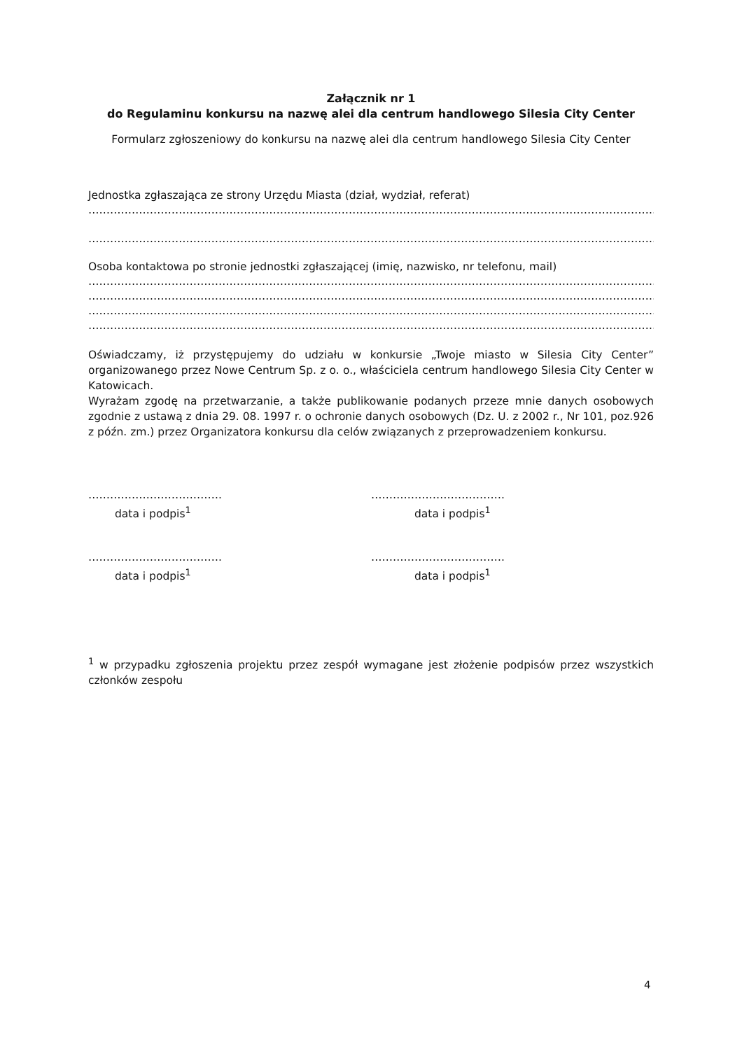Załącznik nr 1
do Regulaminu konkursu na nazwę alei dla centrum handlowego Silesia City Center
Formularz zgłoszeniowy do konkursu na nazwę alei dla centrum handlowego Silesia City Center
Jednostka zgłaszająca ze strony Urzędu Miasta (dział, wydział, referat)
…………………………………………………………………………………………………………………………………………………
…………………………………………………………………………………………………………………………………………………
Osoba kontaktowa po stronie jednostki zgłaszającej (imię, nazwisko, nr telefonu, mail)
…………………………………………………………………………………………………………………………………………………
…………………………………………………………………………………………………………………………………………………
…………………………………………………………………………………………………………………………………………………
…………………………………………………………………………………………………………………………………………………
Oświadczamy, iż przystępujemy do udziału w konkursie „Twoje miasto w Silesia City Center” organizowanego przez Nowe Centrum Sp. z o. o., właściciela centrum handlowego Silesia City Center w Katowicach.
Wyrażam zgodę na przetwarzanie, a także publikowanie podanych przeze mnie danych osobowych zgodnie z ustawą z dnia 29. 08. 1997 r. o ochronie danych osobowych (Dz. U. z 2002 r., Nr 101, poz.926 z późn. zm.) przez Organizatora konkursu dla celów związanych z przeprowadzeniem konkursu.
……………………………….
data i podpis<sup>1</sup>
……………………………….
data i podpis<sup>1</sup>
……………………………….
data i podpis<sup>1</sup>
……………………………….
data i podpis<sup>1</sup>
<sup>1</sup> w przypadku zgłoszenia projektu przez zespół wymagane jest złożenie podpisów przez wszystkich członków zespołu
4